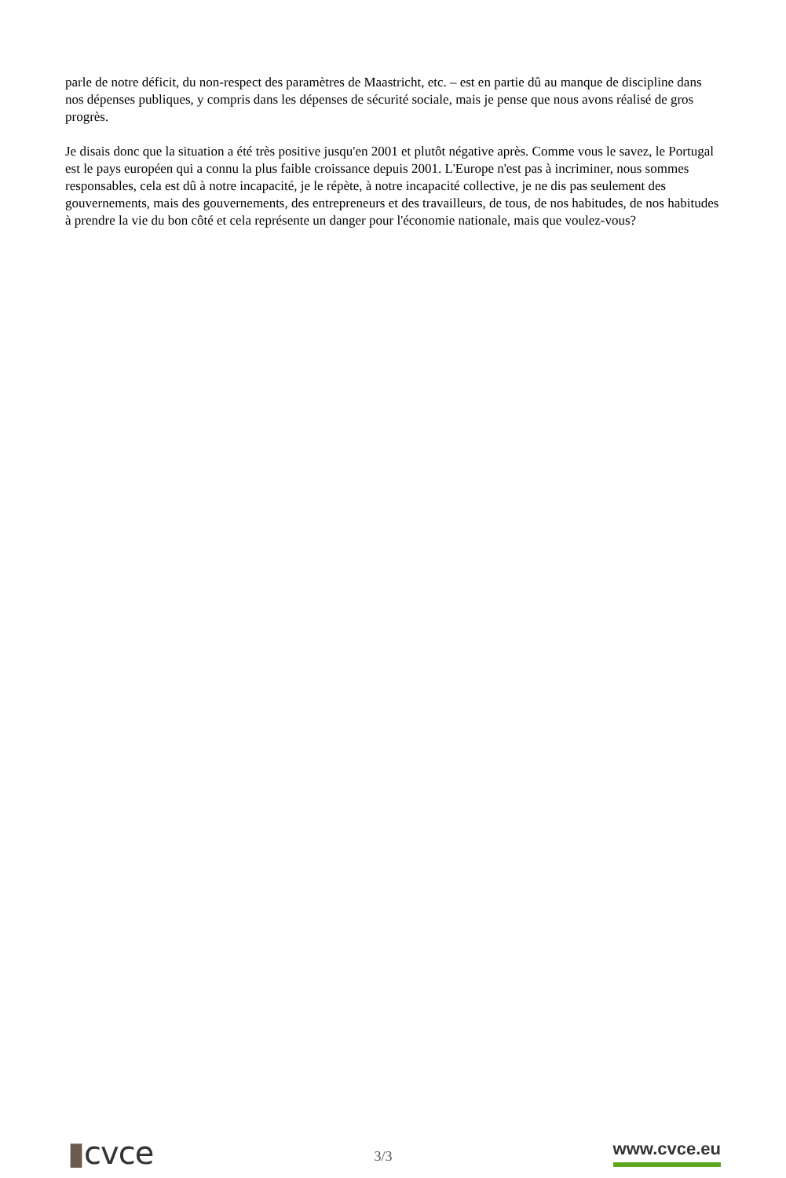parle de notre déficit, du non-respect des paramètres de Maastricht, etc. – est en partie dû au manque de discipline dans nos dépenses publiques, y compris dans les dépenses de sécurité sociale, mais je pense que nous avons réalisé de gros progrès.
Je disais donc que la situation a été très positive jusqu'en 2001 et plutôt négative après. Comme vous le savez, le Portugal est le pays européen qui a connu la plus faible croissance depuis 2001. L'Europe n'est pas à incriminer, nous sommes responsables, cela est dû à notre incapacité, je le répète, à notre incapacité collective, je ne dis pas seulement des gouvernements, mais des gouvernements, des entrepreneurs et des travailleurs, de tous, de nos habitudes, de nos habitudes à prendre la vie du bon côté et cela représente un danger pour l'économie nationale, mais que voulez-vous?
▮cvce
3/3
www.cvce.eu